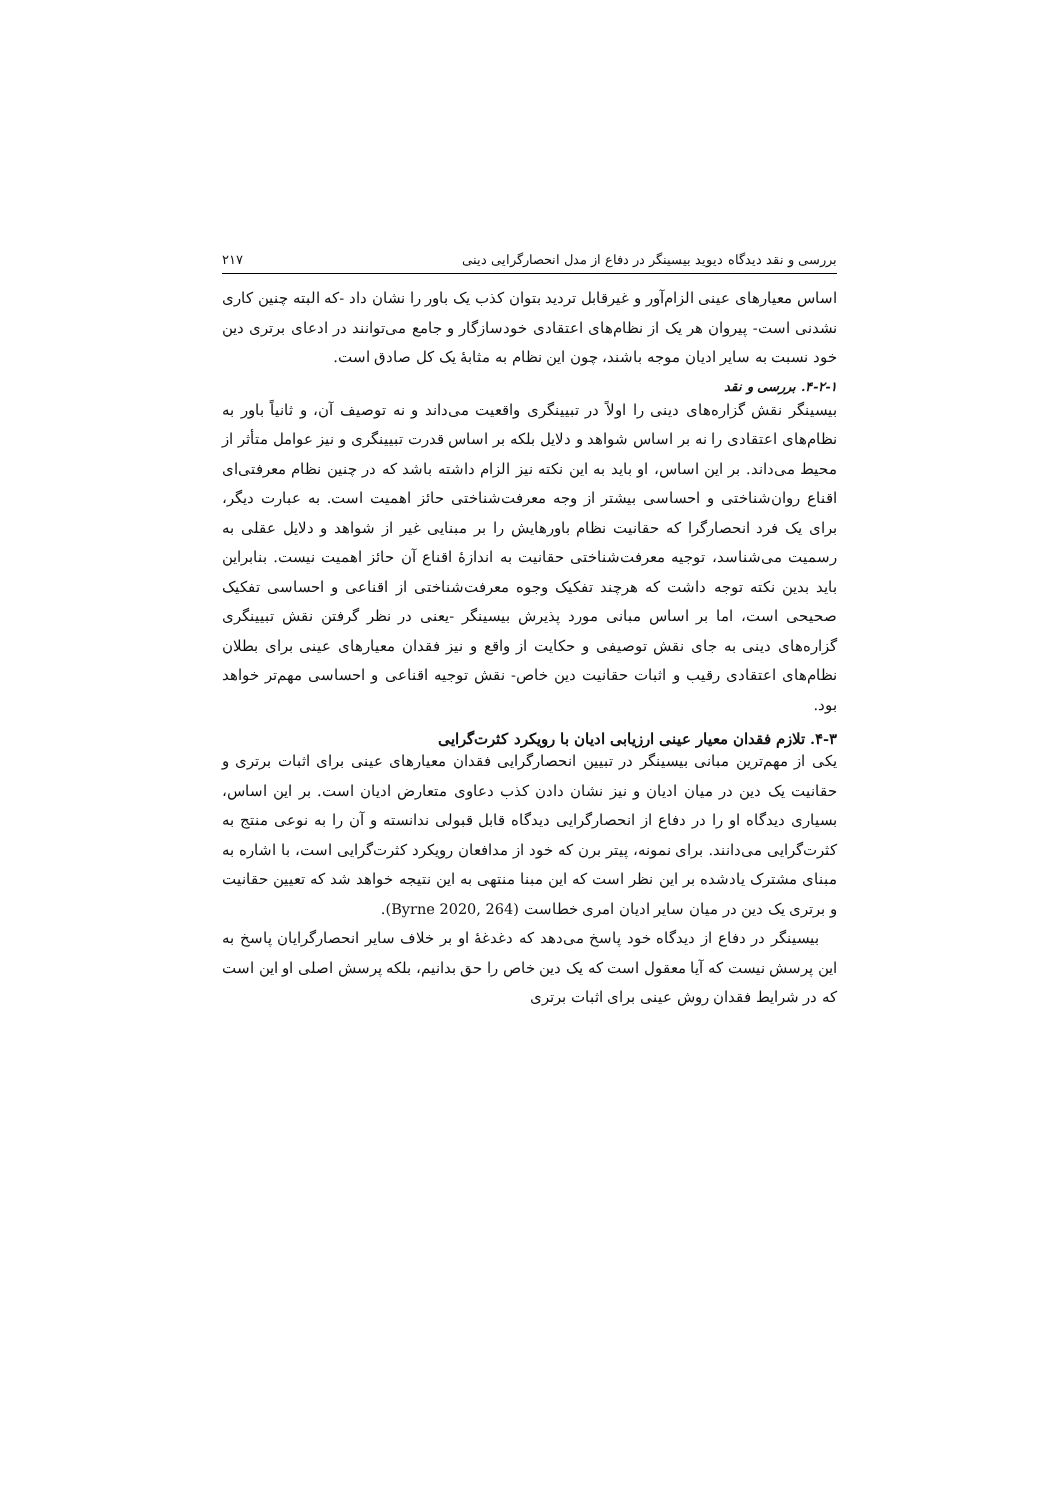بررسی و نقد دیدگاه دیوید بیسینگر در دفاع از مدل انحصارگرایی دینی ۲۱۷
اساس معیارهای عینی الزام‌آور و غیرقابل تردید بتوان کذب یک باور را نشان داد -که البته چنین کاری نشدنی است- پیروان هر یک از نظام‌های اعتقادی خودسازگار و جامع می‌توانند در ادعای برتری دین خود نسبت به سایر ادیان موجه باشند، چون این نظام به مثابهٔ یک کل صادق است.
۴-۲-۱. بررسی و نقد
بیسینگر نقش گزاره‌های دینی را اولاً در تبیینگری واقعیت می‌داند و نه توصیف آن، و ثانیاً باور به نظام‌های اعتقادی را نه بر اساس شواهد و دلایل بلکه بر اساس قدرت تبیینگری و نیز عوامل متأثر از محیط می‌داند. بر این اساس، او باید به این نکته نیز الزام داشته باشد که در چنین نظام معرفتی‌ای اقناع روان‌شناختی و احساسی بیشتر از وجه معرفت‌شناختی حائز اهمیت است. به عبارت دیگر، برای یک فرد انحصارگرا که حقانیت نظام باورهایش را بر مبنایی غیر از شواهد و دلایل عقلی به رسمیت می‌شناسد، توجیه معرفت‌شناختی حقانیت به اندازهٔ اقناع آن حائز اهمیت نیست. بنابراین باید بدین نکته توجه داشت که هرچند تفکیک وجوه معرفت‌شناختی از اقناعی و احساسی تفکیک صحیحی است، اما بر اساس مبانی مورد پذیرش بیسینگر -یعنی در نظر گرفتن نقش تبیینگری گزاره‌های دینی به جای نقش توصیفی و حکایت از واقع و نیز فقدان معیارهای عینی برای بطلان نظام‌های اعتقادی رقیب و اثبات حقانیت دین خاص- نقش توجیه اقناعی و احساسی مهم‌تر خواهد بود.
۴-۳. تلازم فقدان معیار عینی ارزیابی ادیان با رویکرد کثرت‌گرایی
یکی از مهم‌ترین مبانی بیسینگر در تبیین انحصارگرایی فقدان معیارهای عینی برای اثبات برتری و حقانیت یک دین در میان ادیان و نیز نشان دادن کذب دعاوی متعارض ادیان است. بر این اساس، بسیاری دیدگاه او را در دفاع از انحصارگرایی دیدگاه قابل قبولی ندانسته و آن را به نوعی منتج به کثرت‌گرایی می‌دانند. برای نمونه، پیتر برن که خود از مدافعان رویکرد کثرت‌گرایی است، با اشاره به مبنای مشترک یادشده بر این نظر است که این مبنا منتهی به این نتیجه خواهد شد که تعیین حقانیت و برتری یک دین در میان سایر ادیان امری خطاست (Byrne 2020, 264).
بیسینگر در دفاع از دیدگاه خود پاسخ می‌دهد که دغدغهٔ او بر خلاف سایر انحصارگرایان پاسخ به این پرسش نیست که آیا معقول است که یک دین خاص را حق بدانیم، بلکه پرسش اصلی او این است که در شرایط فقدان روش عینی برای اثبات برتری